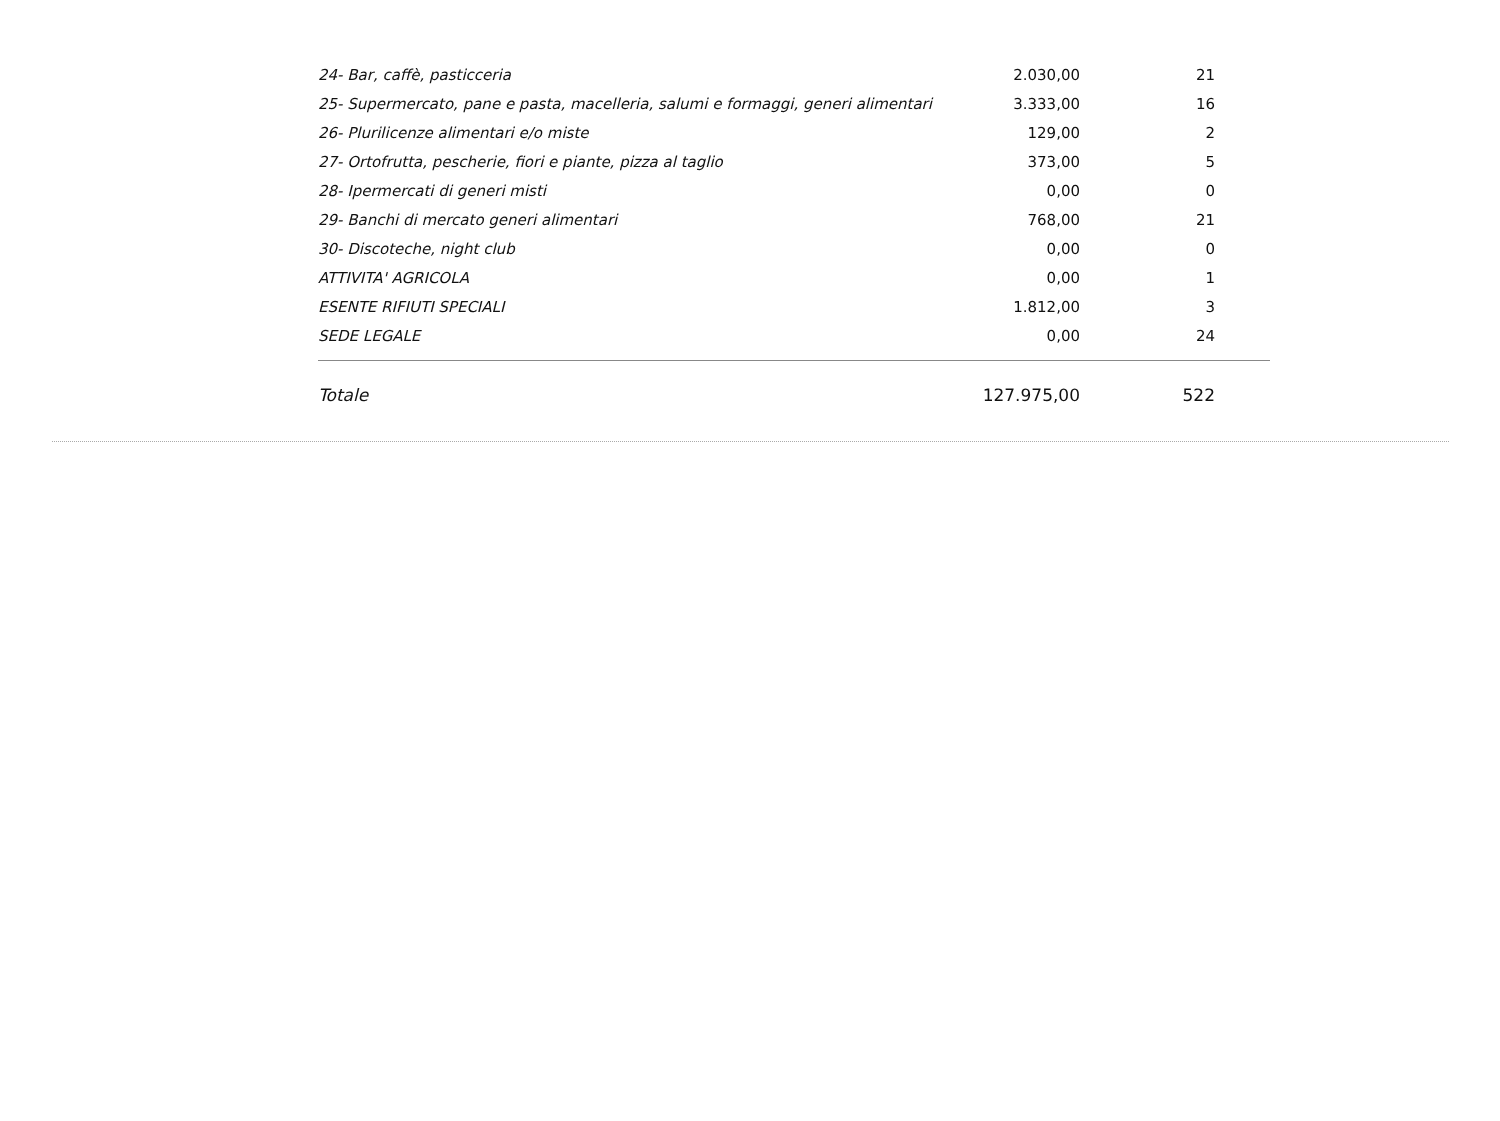| 24- Bar, caffè, pasticceria | 2.030,00 | 21 | |
| 25- Supermercato, pane e pasta, macelleria, salumi e formaggi, generi alimentari | 3.333,00 | 16 | |
| 26- Plurilicenze alimentari e/o miste | 129,00 | 2 | |
| 27- Ortofrutta, pescherie, fiori e piante, pizza al taglio | 373,00 | 5 | |
| 28- Ipermercati di generi misti | 0,00 | 0 | |
| 29- Banchi di mercato generi alimentari | 768,00 | 21 | |
| 30- Discoteche, night club | 0,00 | 0 | |
| ATTIVITA' AGRICOLA | 0,00 | 1 | |
| ESENTE RIFIUTI SPECIALI | 1.812,00 | 3 | |
| SEDE LEGALE | 0,00 | 24 | |
| Totale | 127.975,00 | 522 | |